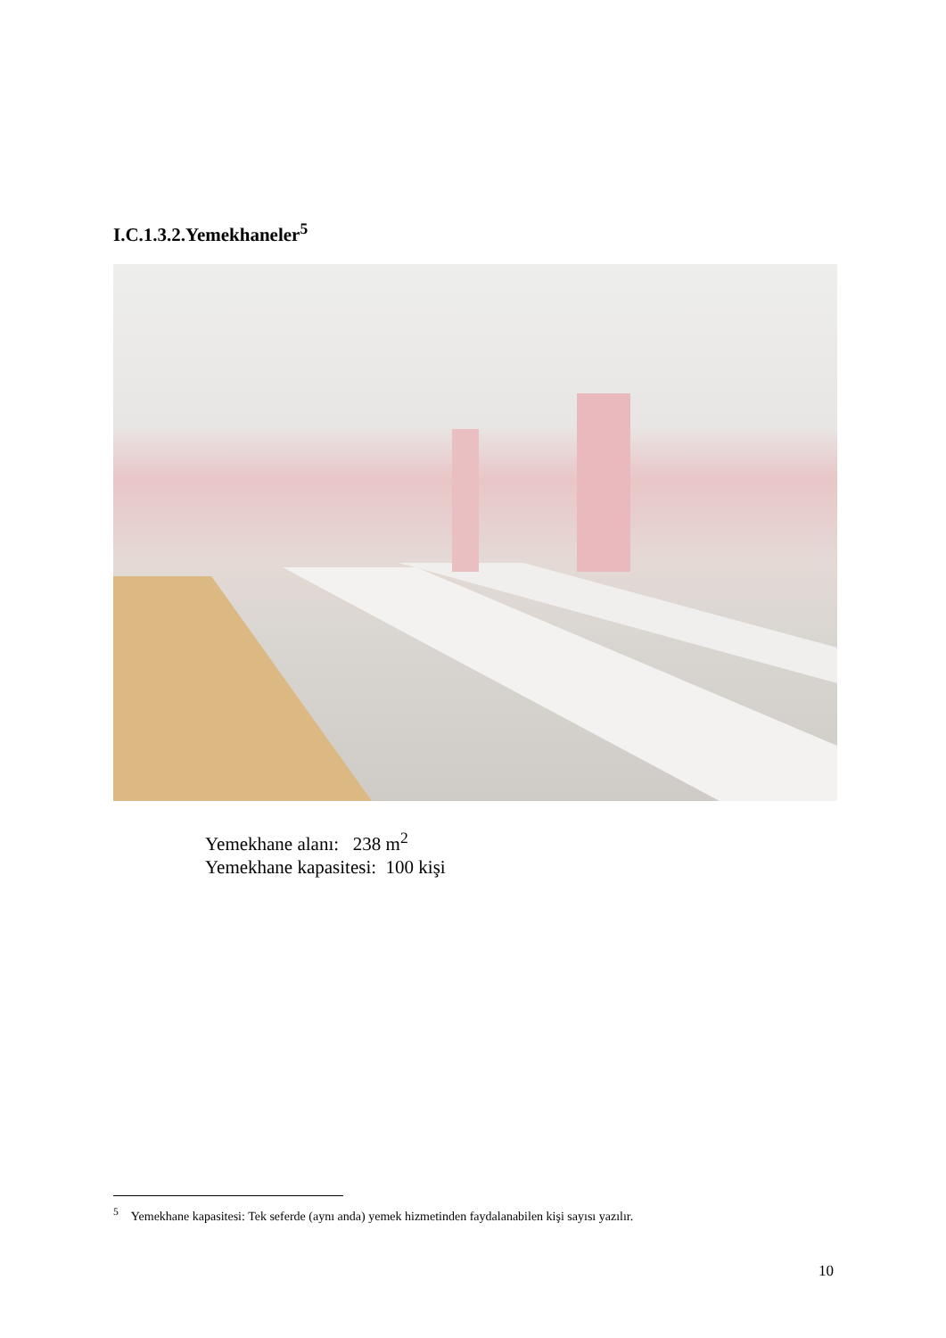I.C.1.3.2.Yemekhaneler<sup>5</sup>
Yemekhane alanı: 238 m<sup>2</sup>
Yemekhane kapasitesi: 100 kişi
<sup>5</sup> Yemekhane kapasitesi: Tek seferde (aynı anda) yemek hizmetinden faydalanabilen kişi sayısı yazılır.
10